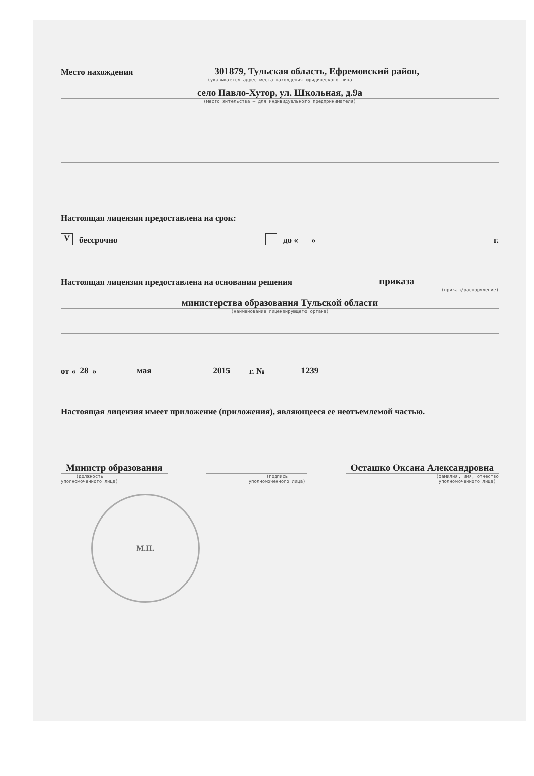Место нахождения 301879, Тульская область, Ефремовский район,
(указывается адрес места нахождения юридического лица
село Павло-Хутор, ул. Школьная, д.9а
(место жительства – для индивидуального предпринимателя)
Настоящая лицензия предоставлена на срок:
Vбессрочно до « » г.
Настоящая лицензия предоставлена на основании решения приказа
(приказ/распоряжение)
министерства образования Тульской области
(наименование лицензирующего органа)
от « 28 » мая 2015 г. № 1239
Настоящая лицензия имеет приложение (приложения), являющееся ее неотъемлемой частью.
Министр образования Осташко Оксана Александровна
(должность
уполномоченного лица)
(подпись
уполномоченного лица)
(фамилия, имя, отчество
уполномоченного лица)
М.П.